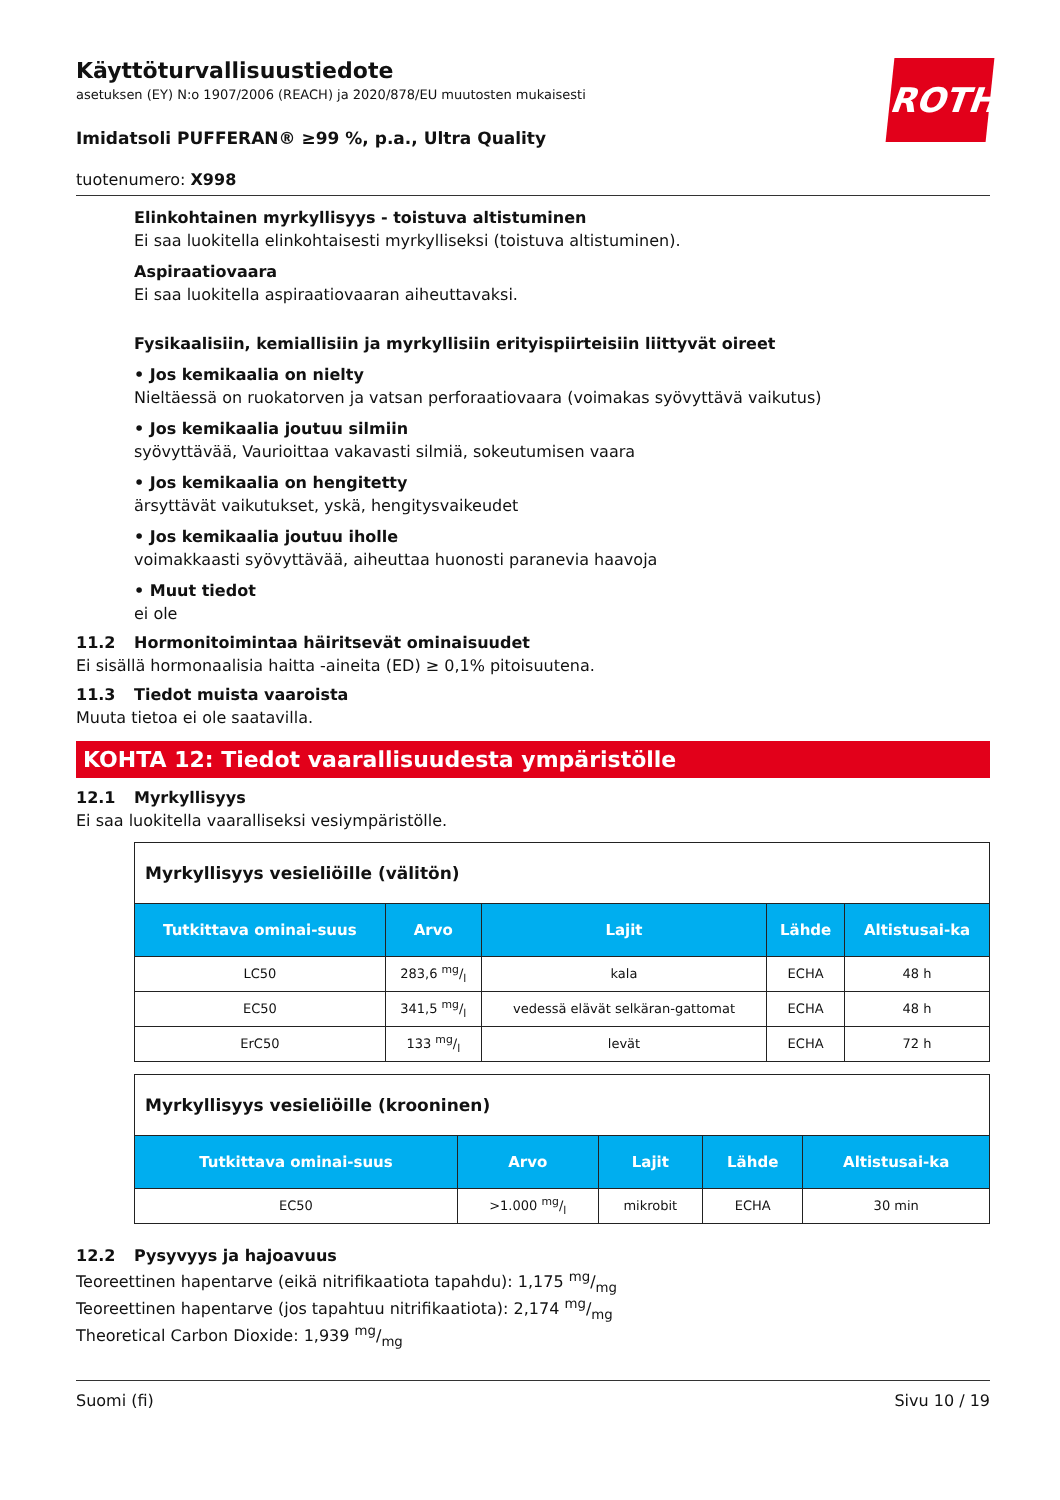ROTH
Käyttöturvallisuustiedote
asetuksen (EY) N:o 1907/2006 (REACH) ja 2020/878/EU muutosten mukaisesti
Imidatsoli PUFFERAN® ≥99 %, p.a., Ultra Quality
tuotenumero: X998
Elinkohtainen myrkyllisyys - toistuva altistuminen
Ei saa luokitella elinkohtaisesti myrkylliseksi (toistuva altistuminen).
Aspiraatiovaara
Ei saa luokitella aspiraatiovaaran aiheuttavaksi.
Fysikaalisiin, kemiallisiin ja myrkyllisiin erityispiirteisiin liittyvät oireet
• Jos kemikaalia on nielty
Nieltäessä on ruokatorven ja vatsan perforaatiovaara (voimakas syövyttävä vaikutus)
• Jos kemikaalia joutuu silmiin
syövyttävää, Vaurioittaa vakavasti silmiä, sokeutumisen vaara
• Jos kemikaalia on hengitetty
ärsyttävät vaikutukset, yskä, hengitysvaikeudet
• Jos kemikaalia joutuu iholle
voimakkaasti syövyttävää, aiheuttaa huonosti paranevia haavoja
• Muut tiedot
ei ole
11.2 Hormonitoimintaa häiritsevät ominaisuudet
Ei sisällä hormonaalisia haitta -aineita (ED) ≥ 0,1% pitoisuutena.
11.3 Tiedot muista vaaroista
Muuta tietoa ei ole saatavilla.
KOHTA 12: Tiedot vaarallisuudesta ympäristölle
12.1 Myrkyllisyys
Ei saa luokitella vaaralliseksi vesiympäristölle.
| Myrkyllisyys vesieliöille (välitön) | | | | |
| --- | --- | --- | --- | --- |
| Tutkittava ominai-suus | Arvo | Lajit | Lähde | Altistusai-ka |
| LC50 | 283,6 mg/l | kala | ECHA | 48 h |
| EC50 | 341,5 mg/l | vedessä elävät selkäran-gattomat | ECHA | 48 h |
| ErC50 | 133 mg/l | levät | ECHA | 72 h |
| Myrkyllisyys vesieliöille (krooninen) | | | | |
| --- | --- | --- | --- | --- |
| Tutkittava ominai-suus | Arvo | Lajit | Lähde | Altistusai-ka |
| EC50 | >1.000 mg/l | mikrobit | ECHA | 30 min |
12.2 Pysyvyys ja hajoavuus
Teoreettinen hapentarve (eikä nitrifikaatiota tapahdu): 1,175 mg/mg
Teoreettinen hapentarve (jos tapahtuu nitrifikaatiota): 2,174 mg/mg
Theoretical Carbon Dioxide: 1,939 mg/mg
Suomi (fi) Sivu 10 / 19